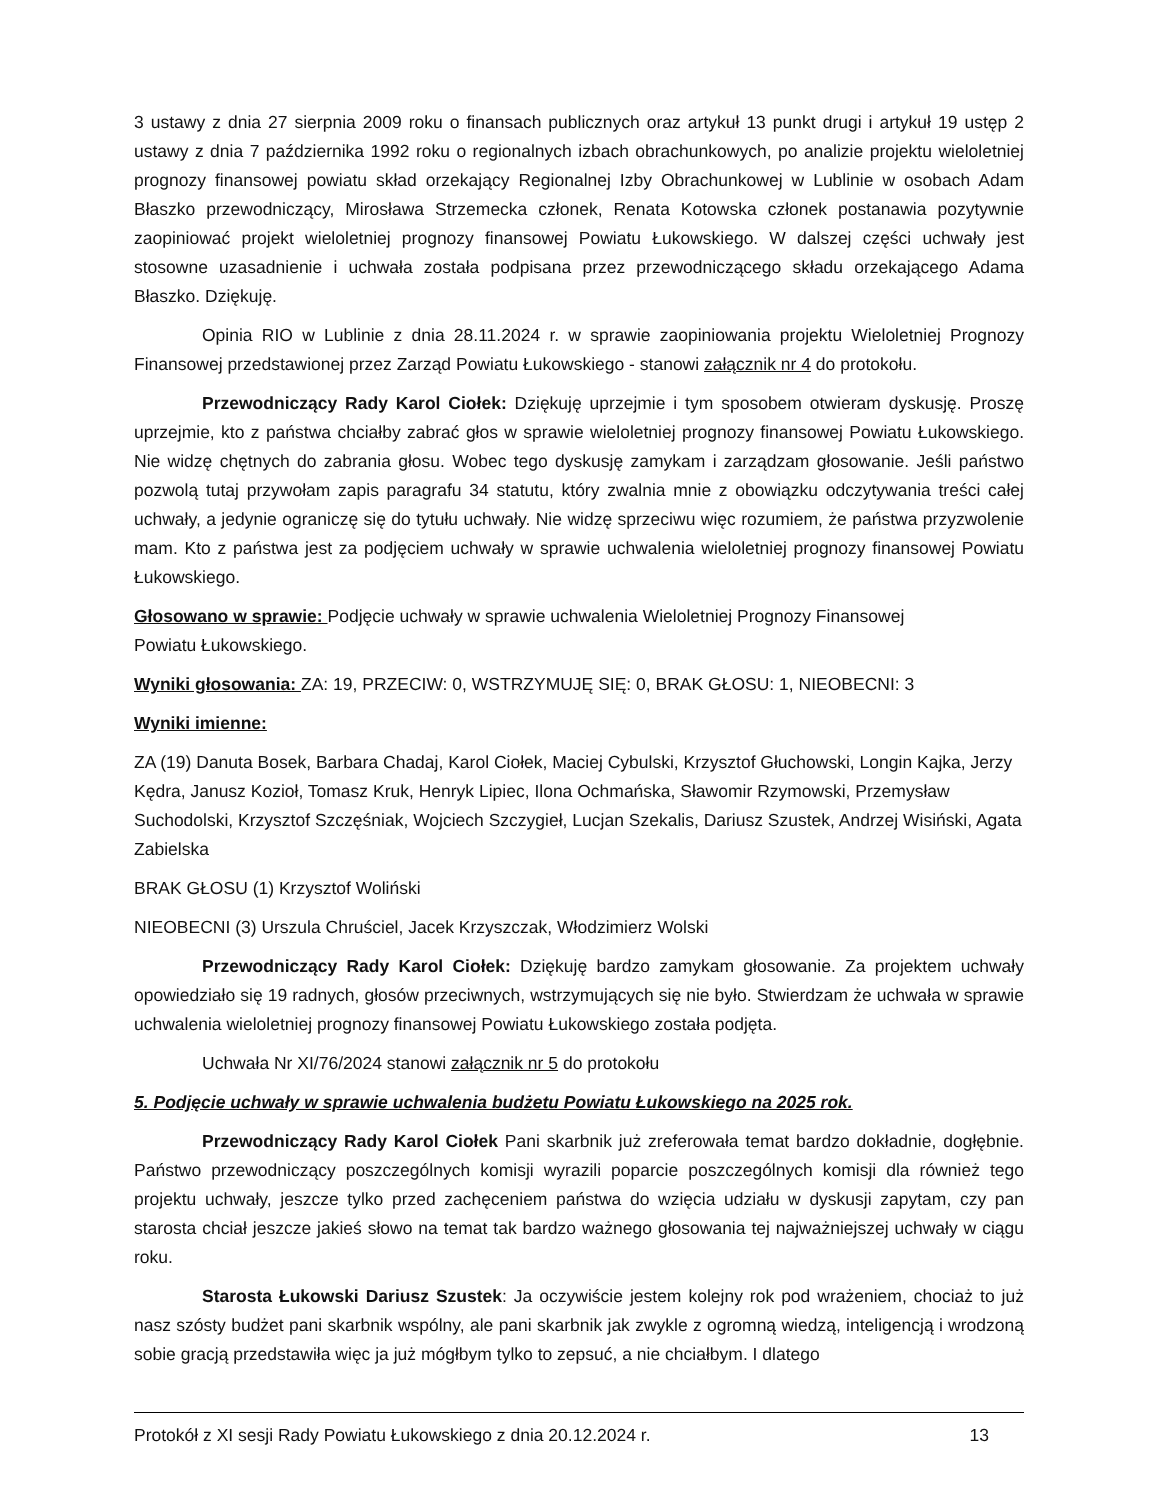3 ustawy z dnia 27 sierpnia 2009 roku o finansach publicznych oraz artykuł 13 punkt drugi i artykuł 19 ustęp 2 ustawy z dnia 7 października 1992 roku o regionalnych izbach obrachunkowych, po analizie projektu wieloletniej prognozy finansowej powiatu skład orzekający Regionalnej Izby Obrachunkowej w Lublinie w osobach Adam Błaszko przewodniczący, Mirosława Strzemecka członek, Renata Kotowska członek postanawia pozytywnie zaopiniować projekt wieloletniej prognozy finansowej Powiatu Łukowskiego. W dalszej części uchwały jest stosowne uzasadnienie i uchwała została podpisana przez przewodniczącego składu orzekającego Adama Błaszko. Dziękuję.
Opinia RIO w Lublinie z dnia 28.11.2024 r. w sprawie zaopiniowania projektu Wieloletniej Prognozy Finansowej przedstawionej przez Zarząd Powiatu Łukowskiego - stanowi załącznik nr 4 do protokołu.
Przewodniczący Rady Karol Ciołek: Dziękuję uprzejmie i tym sposobem otwieram dyskusję. Proszę uprzejmie, kto z państwa chciałby zabrać głos w sprawie wieloletniej prognozy finansowej Powiatu Łukowskiego. Nie widzę chętnych do zabrania głosu. Wobec tego dyskusję zamykam i zarządzam głosowanie. Jeśli państwo pozwolą tutaj przywołam zapis paragrafu 34 statutu, który zwalnia mnie z obowiązku odczytywania treści całej uchwały, a jedynie ograniczę się do tytułu uchwały. Nie widzę sprzeciwu więc rozumiem, że państwa przyzwolenie mam. Kto z państwa jest za podjęciem uchwały w sprawie uchwalenia wieloletniej prognozy finansowej Powiatu Łukowskiego.
Głosowano w sprawie: Podjęcie uchwały w sprawie uchwalenia Wieloletniej Prognozy Finansowej
Powiatu Łukowskiego.
Wyniki głosowania: ZA: 19, PRZECIW: 0, WSTRZYMUJĘ SIĘ: 0, BRAK GŁOSU: 1, NIEOBECNI: 3
Wyniki imienne:
ZA (19) Danuta Bosek, Barbara Chadaj, Karol Ciołek, Maciej Cybulski, Krzysztof Głuchowski, Longin Kajka, Jerzy Kędra, Janusz Kozioł, Tomasz Kruk, Henryk Lipiec, Ilona Ochmańska, Sławomir Rzymowski, Przemysław Suchodolski, Krzysztof Szczęśniak, Wojciech Szczygieł, Lucjan Szekalis, Dariusz Szustek, Andrzej Wisiński, Agata Zabielska
BRAK GŁOSU (1) Krzysztof Woliński
NIEOBECNI (3) Urszula Chruściel, Jacek Krzyszczak, Włodzimierz Wolski
Przewodniczący Rady Karol Ciołek: Dziękuję bardzo zamykam głosowanie. Za projektem uchwały opowiedziało się 19 radnych, głosów przeciwnych, wstrzymujących się nie było. Stwierdzam że uchwała w sprawie uchwalenia wieloletniej prognozy finansowej Powiatu Łukowskiego została podjęta.
Uchwała Nr XI/76/2024 stanowi załącznik nr 5 do protokołu
5. Podjęcie uchwały w sprawie uchwalenia budżetu Powiatu Łukowskiego na 2025 rok.
Przewodniczący Rady Karol Ciołek Pani skarbnik już zreferowała temat bardzo dokładnie, dogłębnie. Państwo przewodniczący poszczególnych komisji wyrazili poparcie poszczególnych komisji dla również tego projektu uchwały, jeszcze tylko przed zachęceniem państwa do wzięcia udziału w dyskusji zapytam, czy pan starosta chciał jeszcze jakieś słowo na temat tak bardzo ważnego głosowania tej najważniejszej uchwały w ciągu roku.
Starosta Łukowski Dariusz Szustek: Ja oczywiście jestem kolejny rok pod wrażeniem, chociaż to już nasz szósty budżet pani skarbnik wspólny, ale pani skarbnik jak zwykle z ogromną wiedzą, inteligencją i wrodzoną sobie gracją przedstawiła więc ja już mógłbym tylko to zepsuć, a nie chciałbym. I dlatego
Protokół z XI sesji Rady Powiatu Łukowskiego z dnia 20.12.2024 r. 13